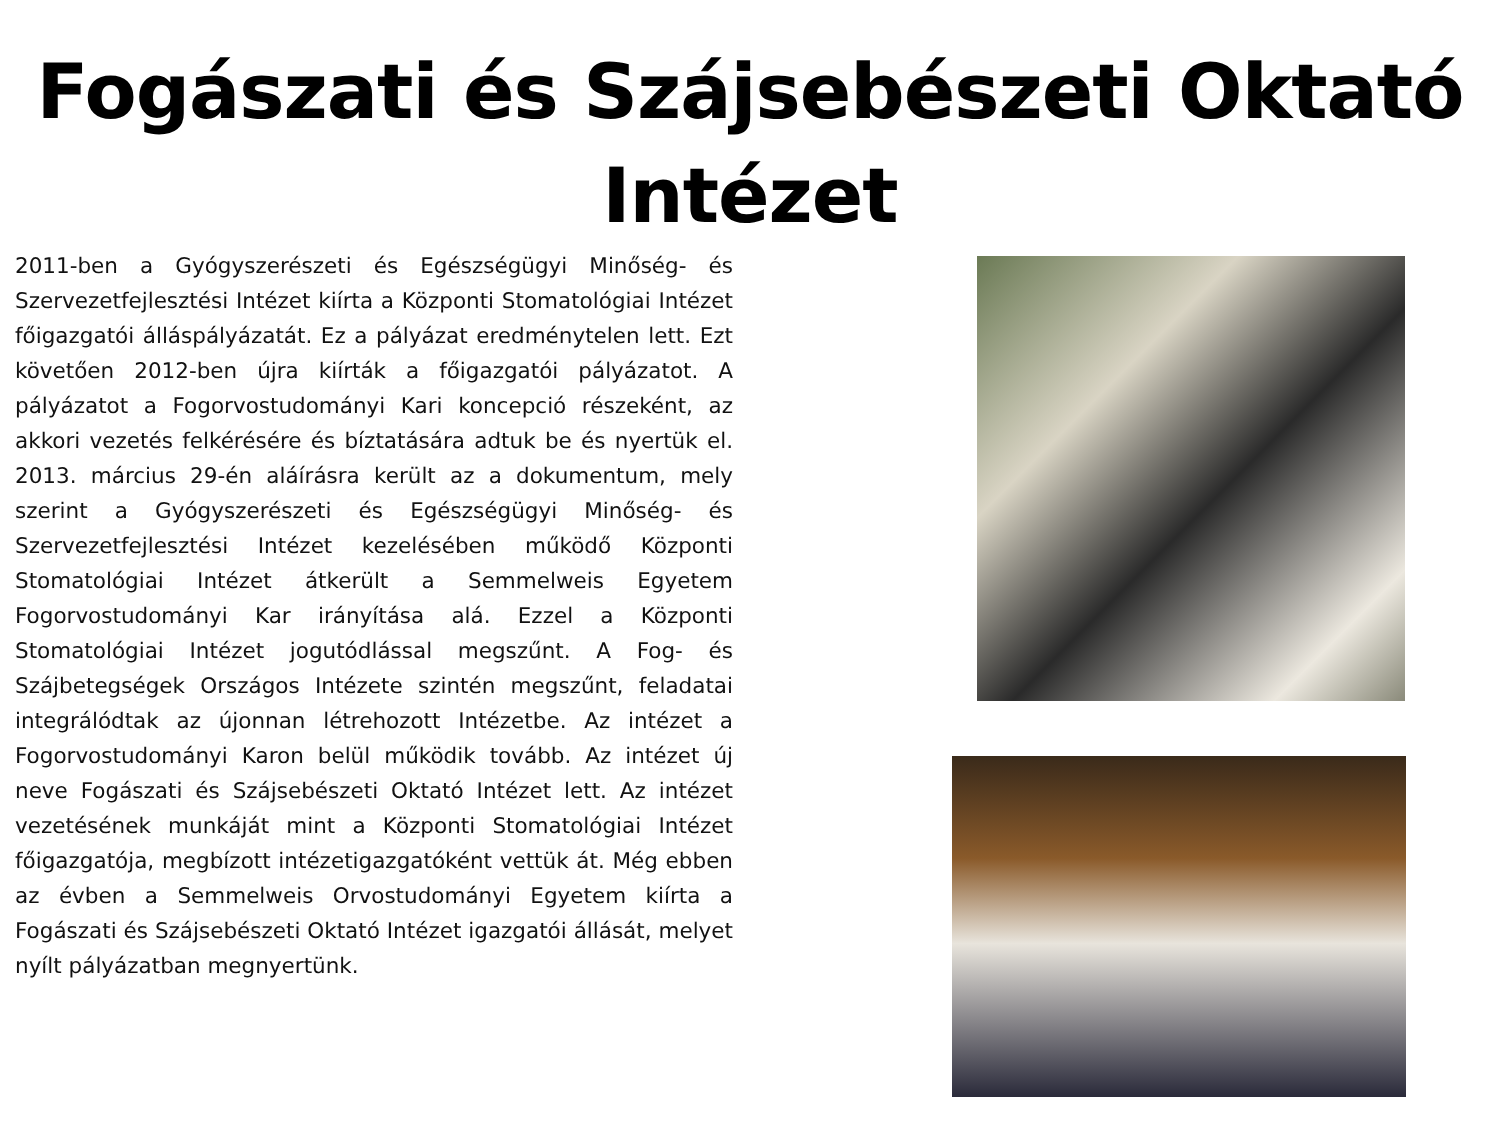Fogászati és Szájsebészeti Oktató Intézet
2011-ben a Gyógyszerészeti és Egészségügyi Minőség- és Szervezetfejlesztési Intézet kiírta a Központi Stomatológiai Intézet főigazgatói álláspályázatát. Ez a pályázat eredménytelen lett. Ezt követően 2012-ben újra kiírták a főigazgatói pályázatot. A pályázatot a Fogorvostudományi Kari koncepció részeként, az akkori vezetés felkérésére és bíztatására adtuk be és nyertük el. 2013. március 29-én aláírásra került az a dokumentum, mely szerint a Gyógyszerészeti és Egészségügyi Minőség- és Szervezetfejlesztési Intézet kezelésében működő Központi Stomatológiai Intézet átkerült a Semmelweis Egyetem Fogorvostudományi Kar irányítása alá. Ezzel a Központi Stomatológiai Intézet jogutódlással megszűnt. A Fog- és Szájbetegségek Országos Intézete szintén megszűnt, feladatai integrálódtak az újonnan létrehozott Intézetbe. Az intézet a Fogorvostudományi Karon belül működik tovább. Az intézet új neve Fogászati és Szájsebészeti Oktató Intézet lett. Az intézet vezetésének munkáját mint a Központi Stomatológiai Intézet főigazgatója, megbízott intézetigazgatóként vettük át. Még ebben az évben a Semmelweis Orvostudományi Egyetem kiírta a Fogászati és Szájsebészeti Oktató Intézet igazgatói állását, melyet nyílt pályázatban megnyertünk.